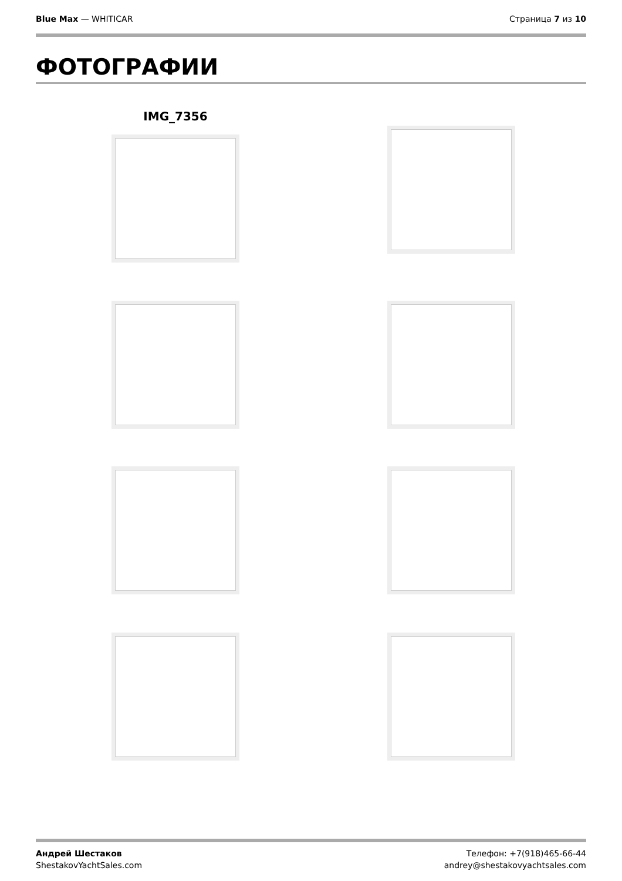Blue Max — WHITICAR Страница 7 из 10
ФОТОГРАФИИ
IMG_7356
Андрей Шестаков
ShestakovYachtSales.com
Телефон: +7(918)465-66-44
andrey@shestakovyachtsales.com